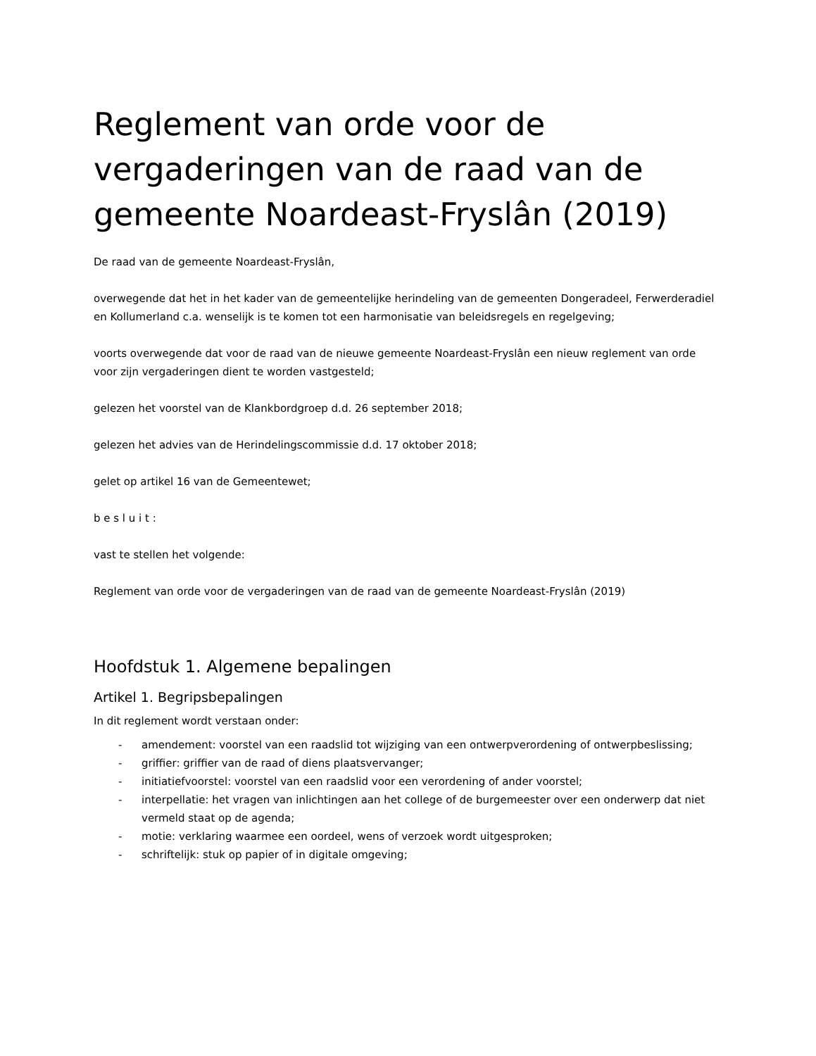Reglement van orde voor de vergaderingen van de raad van de gemeente Noardeast-Fryslân (2019)
De raad van de gemeente Noardeast-Fryslân,
overwegende dat het in het kader van de gemeentelijke herindeling van de gemeenten Dongeradeel, Ferwerderadiel en Kollumerland c.a. wenselijk is te komen tot een harmonisatie van beleidsregels en regelgeving;
voorts overwegende dat voor de raad van de nieuwe gemeente Noardeast-Fryslân een nieuw reglement van orde voor zijn vergaderingen dient te worden vastgesteld;
gelezen het voorstel van de Klankbordgroep d.d. 26 september 2018;
gelezen het advies van de Herindelingscommissie d.d. 17 oktober 2018;
gelet op artikel 16 van de Gemeentewet;
b e s l u i t :
vast te stellen het volgende:
Reglement van orde voor de vergaderingen van de raad van de gemeente Noardeast-Fryslân (2019)
Hoofdstuk 1. Algemene bepalingen
Artikel 1. Begripsbepalingen
In dit reglement wordt verstaan onder:
- amendement: voorstel van een raadslid tot wijziging van een ontwerpverordening of ontwerpbeslissing;
- griffier: griffier van de raad of diens plaatsvervanger;
- initiatiefvoorstel: voorstel van een raadslid voor een verordening of ander voorstel;
- interpellatie: het vragen van inlichtingen aan het college of de burgemeester over een onderwerp dat niet vermeld staat op de agenda;
- motie: verklaring waarmee een oordeel, wens of verzoek wordt uitgesproken;
- schriftelijk: stuk op papier of in digitale omgeving;